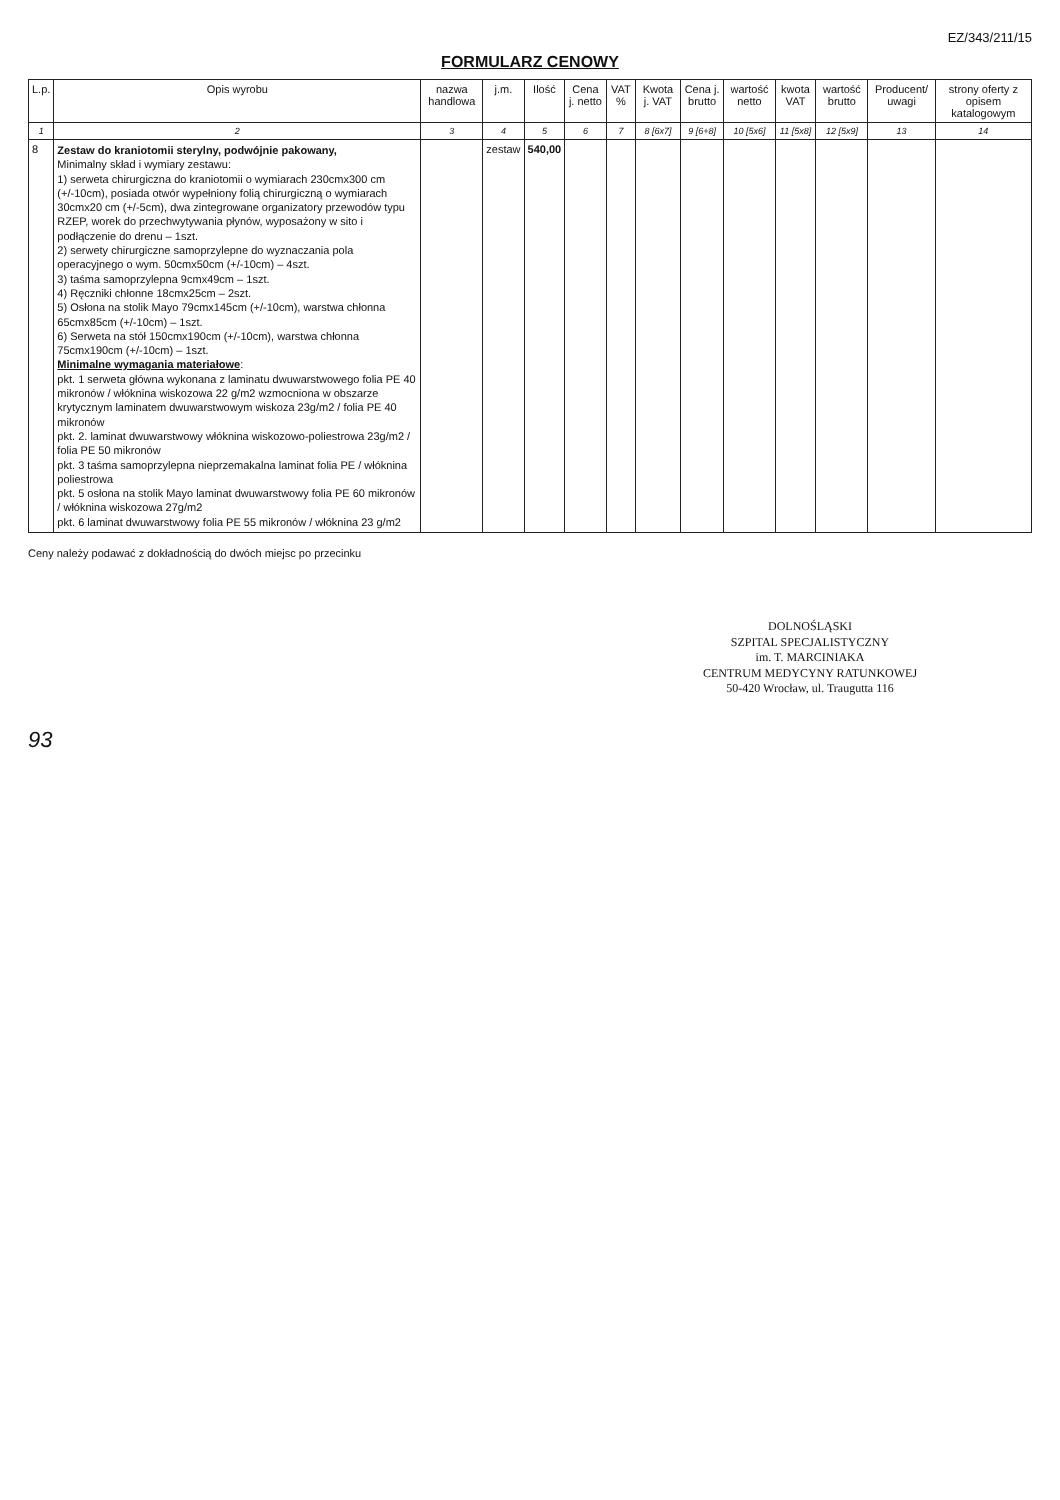EZ/343/211/15
FORMULARZ CENOWY
| L.p. | Opis wyrobu | nazwa handlowa | j.m. | Ilość | Cena j. netto | VAT % | Kwota j. VAT | Cena j. brutto | wartość netto | kwota VAT | wartość brutto | Producent/ uwagi | strony oferty z opisem katalogowym |
| --- | --- | --- | --- | --- | --- | --- | --- | --- | --- | --- | --- | --- | --- |
| 1 | 2 | 3 | 4 | 5 | 6 | 7 | 8 [6x7] | 9 [6+8] | 10 [5x6] | 11 [5x8] | 12 [5x9] | 13 | 14 |
| 8 | Zestaw do kraniotomii sterylny, podwójnie pakowany, Minimalny skład i wymiary zestawu: 1) serweta chirurgiczna do kraniotomii o wymiarach 230cmx300 cm (+/-10cm), posiada otwór wypełniony folią chirurgiczną o wymiarach 30cmx20 cm (+/-5cm), dwa zintegrowane organizatory przewodów typu RZEP, worek do przechwytywania płynów, wyposażony w sito i podłączenie do drenu – 1szt. 2) serwety chirurgiczne samoprzylepne do wyznaczania pola operacyjnego o wym. 50cmx50cm (+/-10cm) – 4szt. 3) taśma samoprzylepna 9cmx49cm – 1szt. 4) Ręczniki chłonne 18cmx25cm – 2szt. 5) Osłona na stolik Mayo 79cmx145cm (+/-10cm), warstwa chłonna 65cmx85cm (+/-10cm) – 1szt. 6) Serweta na stół 150cmx190cm (+/-10cm), warstwa chłonna 75cmx190cm (+/-10cm) – 1szt. Minimalne wymagania materiałowe : pkt. 1 serweta główna wykonana z laminatu dwuwarstwowego folia PE 40 mikronów / włóknina wiskozowa 22 g/m2 wzmocniona w obszarze krytycznym laminatem dwuwarstwowym wiskoza 23g/m2 / folia PE 40 mikronów pkt. 2. laminat dwuwarstwowy włóknina wiskozowo-poliestrowa 23g/m2 / folia PE 50 mikronów pkt. 3 taśma samoprzylepna nieprzemakalna laminat folia PE / włóknina poliestrowa pkt. 5 osłona na stolik Mayo laminat dwuwarstwowy folia PE 60 mikronów / włóknina wiskozowa 27g/m2 pkt. 6 laminat dwuwarstwowy folia PE 55 mikronów / włóknina 23 g/m2 | | zestaw | 540,00 | | | | | | | | | |
Ceny należy podawać z dokładnością do dwóch miejsc po przecinku
DOLNOŚLĄSKI
SZPITAL SPECJALISTYCZNY
im. T. MARCINIAKA
CENTRUM MEDYCYNY RATUNKOWEJ
50-420 Wrocław, ul. Traugutta 116
93